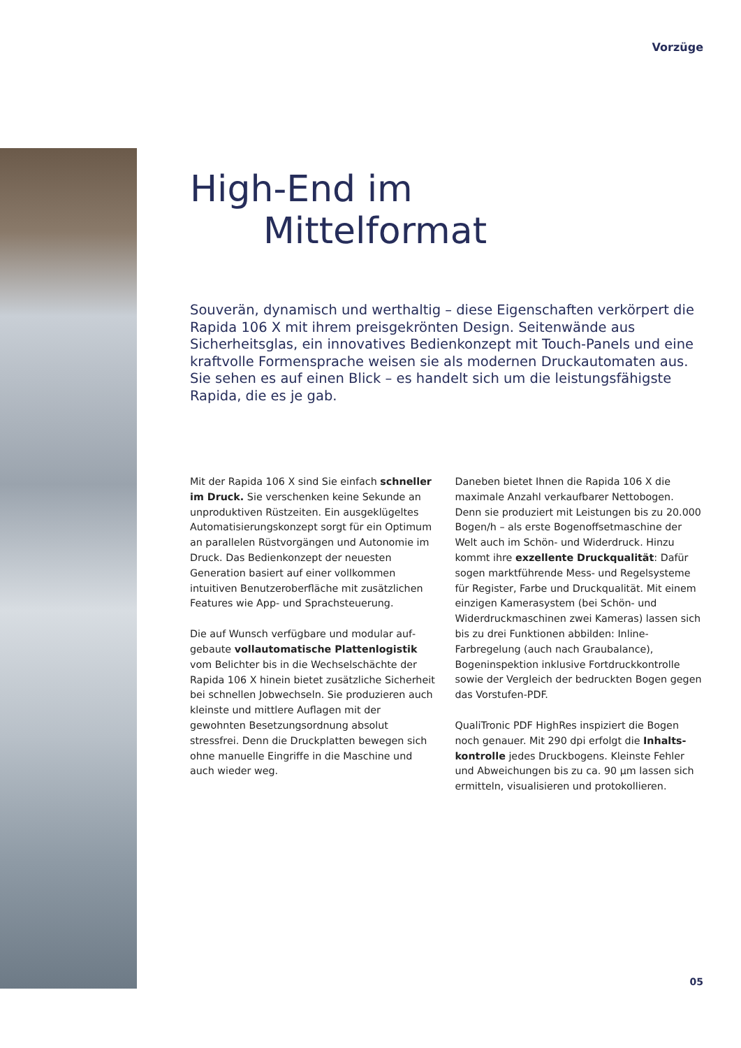Vorzüge
High-End im
Mittelformat
Souverän, dynamisch und werthaltig – diese Eigenschaften verkörpert die Rapida 106 X mit ihrem preisgekrönten Design. Seitenwände aus Sicherheitsglas, ein innovatives Bedienkonzept mit Touch-Panels und eine kraftvolle Formensprache weisen sie als modernen Druckauto­maten aus. Sie sehen es auf einen Blick – es handelt sich um die leis­tungsfähigste Rapida, die es je gab.
Mit der Rapida 106 X sind Sie einfach schneller im Druck. Sie verschenken keine Sekunde an unproduktiven Rüstzeiten. Ein ausgeklü­geltes Automatisierungskonzept sorgt für ein Optimum an parallelen Rüstvorgängen und Autonomie im Druck. Das Bedienkonzept der neuesten Generation basiert auf einer vollkommen intuitiven Benutzeroberfläche mit zusätzlichen Features wie App- und Sprachsteuerung.
Die auf Wunsch verfügbare und modular auf­gebaute vollautomatische Plattenlogistik vom Belichter bis in die Wechselschächte der Rapida 106 X hinein bietet zusätzliche Sicherheit bei schnellen Jobwechseln. Sie pro­duzieren auch kleinste und mittlere Auflagen mit der gewohnten Besetzungsordnung absolut stressfrei. Denn die Druckplatten bewegen sich ohne manuelle Eingriffe in die Maschine und auch wieder weg.
Daneben bietet Ihnen die Rapida 106 X die maximale Anzahl verkaufbarer Nettobogen. Denn sie produziert mit Leistungen bis zu 20.000 Bogen/h – als erste Bogenoffsetma­schine der Welt auch im Schön- und Wider­druck. Hinzu kommt ihre exzellente Druck­qualität: Dafür sogen marktführende Mess- und Regelsysteme für Register, Farbe und Druck­qualität. Mit einem einzigen Kamerasystem (bei Schön- und Widerdruckmaschinen zwei Kameras) lassen sich bis zu drei Funktionen abbilden: Inline-Farbregelung (auch nach Grau­balance), Bogeninspektion inklusive Fortdruck­kontrolle sowie der Vergleich der bedruckten Bogen gegen das Vorstufen-PDF.
QualiTronic PDF HighRes inspiziert die Bogen noch genauer. Mit 290 dpi erfolgt die Inhalts­kontrolle jedes Druckbogens. Kleinste Fehler und Abweichungen bis zu ca. 90 µm lassen sich ermitteln, visualisieren und protokollieren.
05